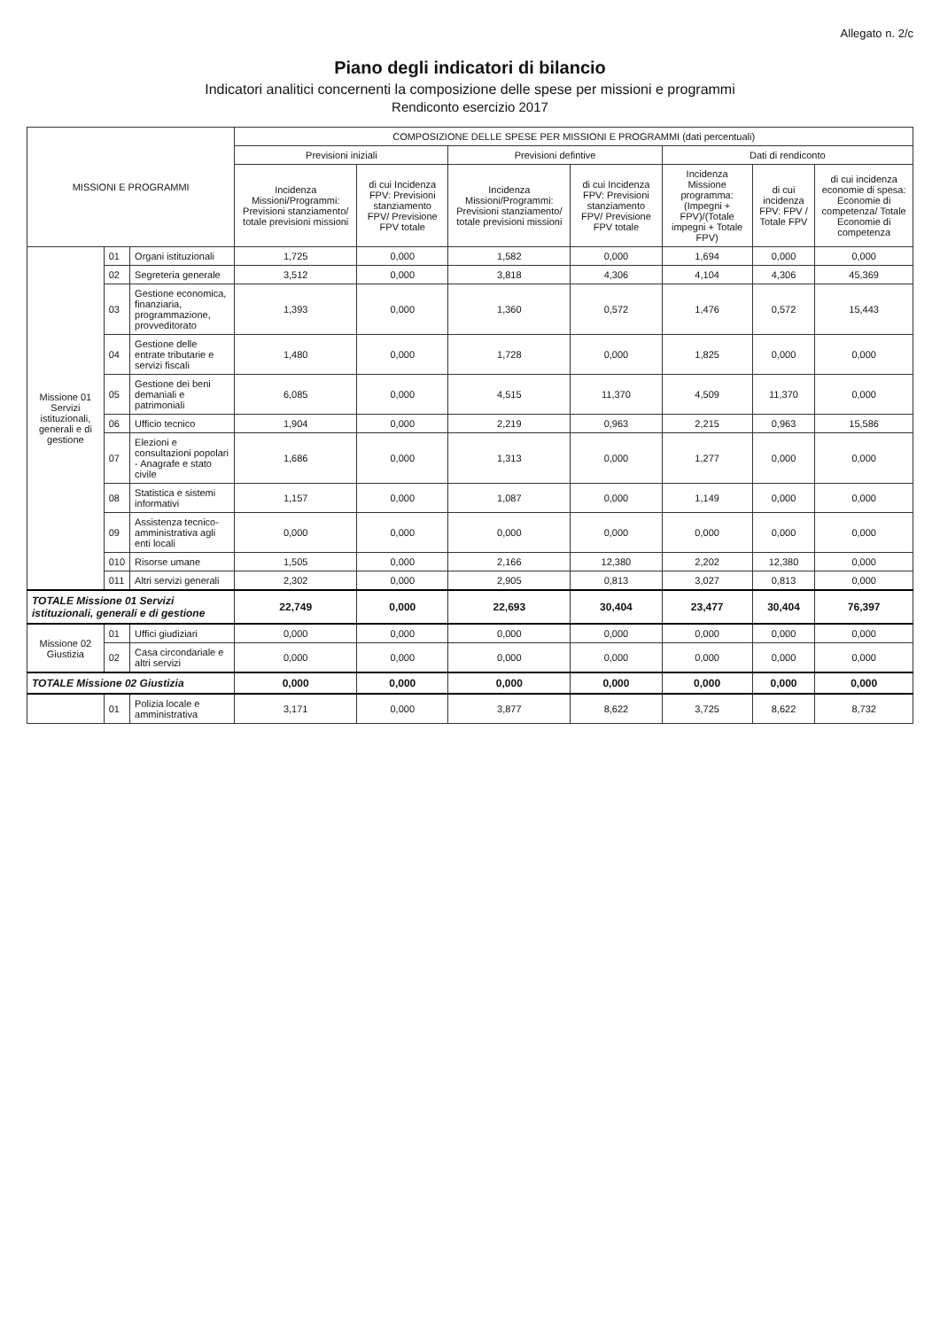Allegato n. 2/c
Piano degli indicatori di bilancio
Indicatori analitici concernenti la composizione delle spese per missioni e programmi
Rendiconto esercizio 2017
| MISSIONI E PROGRAMMI | | | COMPOSIZIONE DELLE SPESE PER MISSIONI E PROGRAMMI (dati percentuali) | | | | | | |
| --- | --- | --- | --- | --- | --- | --- | --- | --- | --- |
| | | | Previsioni iniziali | | Previsioni defintive | | Dati di rendiconto | | |
| | | | Incidenza Missioni/Programmi: Previsioni stanziamento/ totale previsioni missioni | di cui Incidenza FPV: Previsioni stanziamento FPV/ Previsione FPV totale | Incidenza Missioni/Programmi: Previsioni stanziamento/ totale previsioni missioni | di cui Incidenza FPV: Previsioni stanziamento FPV/ Previsione FPV totale | Incidenza Missione programma: (Impegni + FPV)/(Totale impegni + Totale FPV) | di cui incidenza FPV: FPV / Totale FPV | di cui incidenza economie di spesa: Economie di competenza/ Totale Economie di competenza |
| Missione 01 Servizi istituzionali, generali e di gestione | 01 | Organi istituzionali | 1,725 | 0,000 | 1,582 | 0,000 | 1,694 | 0,000 | 0,000 |
| | 02 | Segreteria generale | 3,512 | 0,000 | 3,818 | 4,306 | 4,104 | 4,306 | 45,369 |
| | 03 | Gestione economica, finanziaria, programmazione, provveditorato | 1,393 | 0,000 | 1,360 | 0,572 | 1,476 | 0,572 | 15,443 |
| | 04 | Gestione delle entrate tributarie e servizi fiscali | 1,480 | 0,000 | 1,728 | 0,000 | 1,825 | 0,000 | 0,000 |
| | 05 | Gestione dei beni demaniali e patrimoniali | 6,085 | 0,000 | 4,515 | 11,370 | 4,509 | 11,370 | 0,000 |
| | 06 | Ufficio tecnico | 1,904 | 0,000 | 2,219 | 0,963 | 2,215 | 0,963 | 15,586 |
| | 07 | Elezioni e consultazioni popolari - Anagrafe e stato civile | 1,686 | 0,000 | 1,313 | 0,000 | 1,277 | 0,000 | 0,000 |
| | 08 | Statistica e sistemi informativi | 1,157 | 0,000 | 1,087 | 0,000 | 1,149 | 0,000 | 0,000 |
| | 09 | Assistenza tecnico-amministrativa agli enti locali | 0,000 | 0,000 | 0,000 | 0,000 | 0,000 | 0,000 | 0,000 |
| | 010 | Risorse umane | 1,505 | 0,000 | 2,166 | 12,380 | 2,202 | 12,380 | 0,000 |
| | 011 | Altri servizi generali | 2,302 | 0,000 | 2,905 | 0,813 | 3,027 | 0,813 | 0,000 |
| TOTALE Missione 01 Servizi istituzionali, generali e di gestione | | | 22,749 | 0,000 | 22,693 | 30,404 | 23,477 | 30,404 | 76,397 |
| Missione 02 Giustizia | 01 | Uffici giudiziari | 0,000 | 0,000 | 0,000 | 0,000 | 0,000 | 0,000 | 0,000 |
| | 02 | Casa circondariale e altri servizi | 0,000 | 0,000 | 0,000 | 0,000 | 0,000 | 0,000 | 0,000 |
| TOTALE Missione 02 Giustizia | | | 0,000 | 0,000 | 0,000 | 0,000 | 0,000 | 0,000 | 0,000 |
| | 01 | Polizia locale e amministrativa | 3,171 | 0,000 | 3,877 | 8,622 | 3,725 | 8,622 | 8,732 |